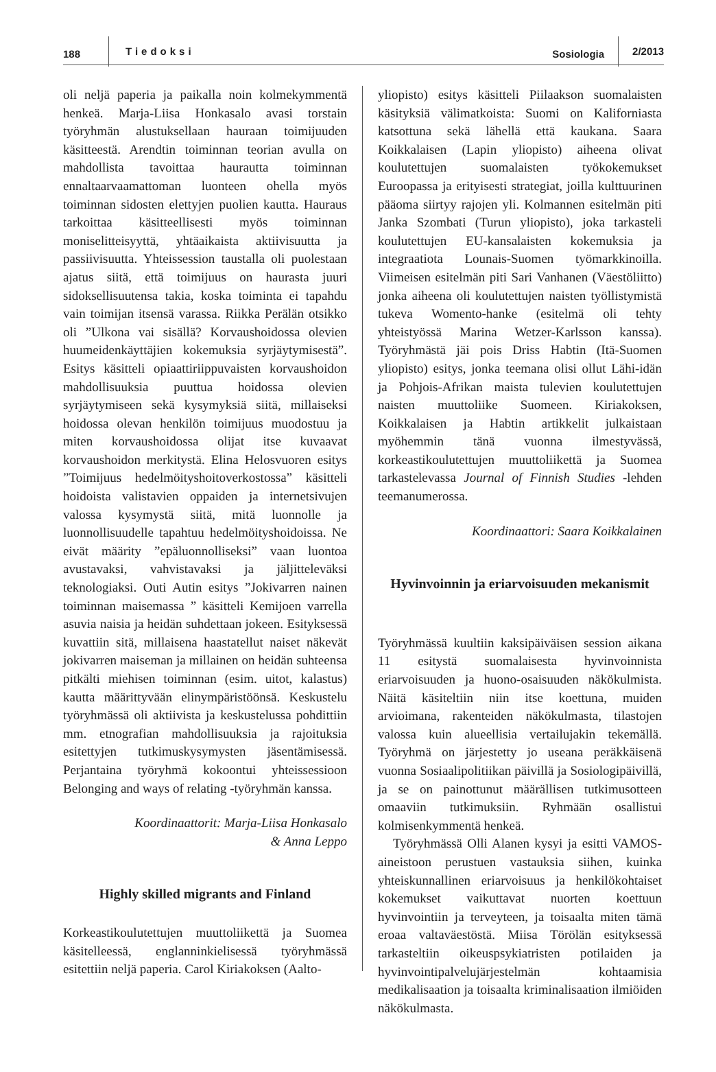188 Tiedoksi Sosiologia 2/2013
oli neljä paperia ja paikalla noin kolmekymmentä henkeä. Marja-Liisa Honkasalo avasi torstain työryhmän alustuksellaan hauraan toimijuuden käsitteestä. Arendtin toiminnan teorian avulla on mahdollista tavoittaa haurautta toiminnan ennaltaarvaamattoman luonteen ohella myös toiminnan sidosten elettyjen puolien kautta. Hauraus tarkoittaa käsitteellisesti myös toiminnan moniselitteisyyttä, yhtäaikaista aktiivisuutta ja passiivisuutta. Yhteissession taustalla oli puolestaan ajatus siitä, että toimijuus on haurasta juuri sidoksellisuutensa takia, koska toiminta ei tapahdu vain toimijan itsensä varassa. Riikka Perälän otsikko oli ”Ulkona vai sisällä? Korvaushoidossa olevien huumeidenkäyttäjien kokemuksia syrjäytymisestä”. Esitys käsitteli opiaattiriippuvaisten korvaushoidon mahdollisuuksia puuttua hoidossa olevien syrjäytymiseen sekä kysymyksiä siitä, millaiseksi hoidossa olevan henkilön toimijuus muodostuu ja miten korvaushoidossa olijat itse kuvaavat korvaushoidon merkitystä. Elina Helosvuoren esitys ”Toimijuus hedelmöityshoitoverkostossa” käsitteli hoidoista valistavien oppaiden ja internetsivujen valossa kysymystä siitä, mitä luonnolle ja luonnollisuudelle tapahtuu hedelmöityshoidoissa. Ne eivät määrity ”epäluonnolliseksi” vaan luontoa avustavaksi, vahvistavaksi ja jäljitteleväksi teknologiaksi. Outi Autin esitys ”Jokivarren nainen toiminnan maisemassa ” käsitteli Kemijoen varrella asuvia naisia ja heidän suhdettaan jokeen. Esityksessä kuvattiin sitä, millaisena haastatellut naiset näkevät jokivarren maiseman ja millainen on heidän suhteensa pitkälti miehisen toiminnan (esim. uitot, kalastus) kautta määrittyvään elinympäristöönsä. Keskustelu työryhmässä oli aktiivista ja keskustelussa pohdittiin mm. etnografian mahdollisuuksia ja rajoituksia esitettyjen tutkimuskysymysten jäsentämisessä. Perjantaina työryhmä kokoontui yhteissessioon Belonging and ways of relating -työryhmän kanssa.
Koordinaattorit: Marja-Liisa Honkasalo
& Anna Leppo
Highly skilled migrants and Finland
Korkeastikoulutettujen muuttoliikettä ja Suomea käsitelleessä, englanninkielisessä työryhmässä esitettiin neljä paperia. Carol Kiriakoksen (Aalto-
yliopisto) esitys käsitteli Piilaakson suomalaisten käsityksiä välimatkoista: Suomi on Kaliforniasta katsottuna sekä lähellä että kaukana. Saara Koikkalaisen (Lapin yliopisto) aiheena olivat koulutettujen suomalaisten työkokemukset Euroopassa ja erityisesti strategiat, joilla kulttuurinen pääoma siirtyy rajojen yli. Kolmannen esitelmän piti Janka Szombati (Turun yliopisto), joka tarkasteli koulutettujen EU-kansalaisten kokemuksia ja integraatiota Lounais-Suomen työmarkkinoilla. Viimeisen esitelmän piti Sari Vanhanen (Väestöliitto) jonka aiheena oli koulutettujen naisten työllistymistä tukeva Womento-hanke (esitelmä oli tehty yhteistyössä Marina Wetzer-Karlsson kanssa). Työryhmästä jäi pois Driss Habtin (Itä-Suomen yliopisto) esitys, jonka teemana olisi ollut Lähi-idän ja Pohjois-Afrikan maista tulevien koulutettujen naisten muuttoliike Suomeen. Kiriakoksen, Koikkalaisen ja Habtin artikkelit julkaistaan myöhemmin tänä vuonna ilmestyvässä, korkeastikoulutettujen muuttoliikettä ja Suomea tarkastelevassa Journal of Finnish Studies -lehden teemanumerossa.
Koordinaattori: Saara Koikkalainen
Hyvinvoinnin ja eriarvoisuuden mekanismit
Työryhmässä kuultiin kaksipäiväisen session aikana 11 esitystä suomalaisesta hyvinvoinnista eriarvoisuuden ja huono-osaisuuden näkökulmista. Näitä käsiteltiin niin itse koettuna, muiden arvioimana, rakenteiden näkökulmasta, tilastojen valossa kuin alueellisia vertailujakin tekemällä. Työryhmä on järjestetty jo useana peräkkäisenä vuonna Sosiaalipolitiikan päivillä ja Sosiologipäivillä, ja se on painottunut määrällisen tutkimusotteen omaaviin tutkimuksiin. Ryhmään osallistui kolmisenkymmentä henkeä.
Työryhmässä Olli Alanen kysyi ja esitti VAMOS-aineistoon perustuen vastauksia siihen, kuinka yhteiskunnallinen eriarvoisuus ja henkilökohtaiset kokemukset vaikuttavat nuorten koettuun hyvinvointiin ja terveyteen, ja toisaalta miten tämä eroaa valtaväestöstä. Miisa Törölän esityksessä tarkasteltiin oikeuspsykiatristen potilaiden ja hyvinvointipalvelujärjestelmän kohtaamisia medikalisaation ja toisaalta kriminalisaation ilmiöiden näkökulmasta.